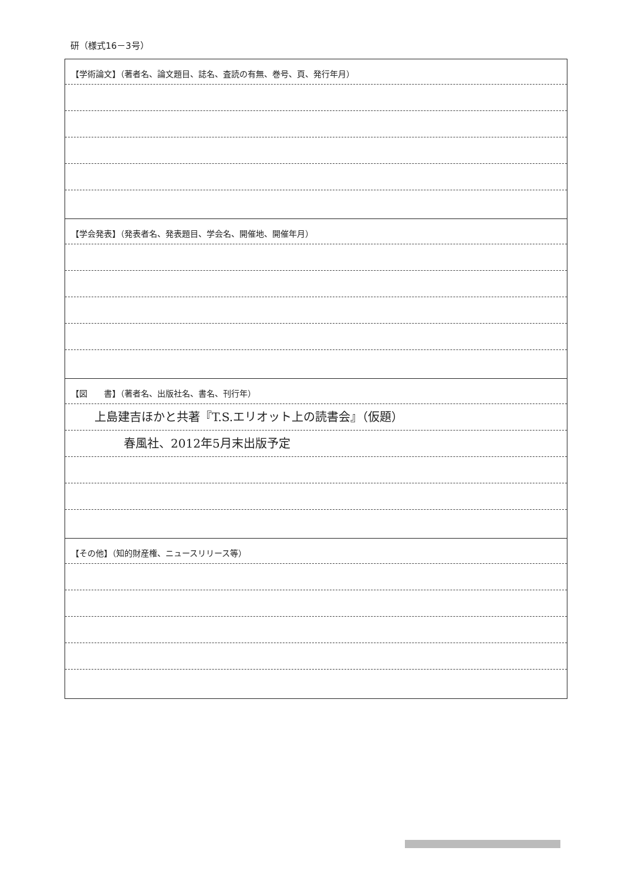研（様式16－3号）
【学術論文】（著者名、論文題目、誌名、査読の有無、巻号、頁、発行年月）
【学会発表】（発表者名、発表題目、学会名、開催地、開催年月）
【図　　書】（著者名、出版社名、書名、刊行年）
上島建吉ほかと共著『T.S.エリオット上の読書会』（仮題）
春風社、2012年5月末出版予定
【その他】（知的財産権、ニュースリリース等）